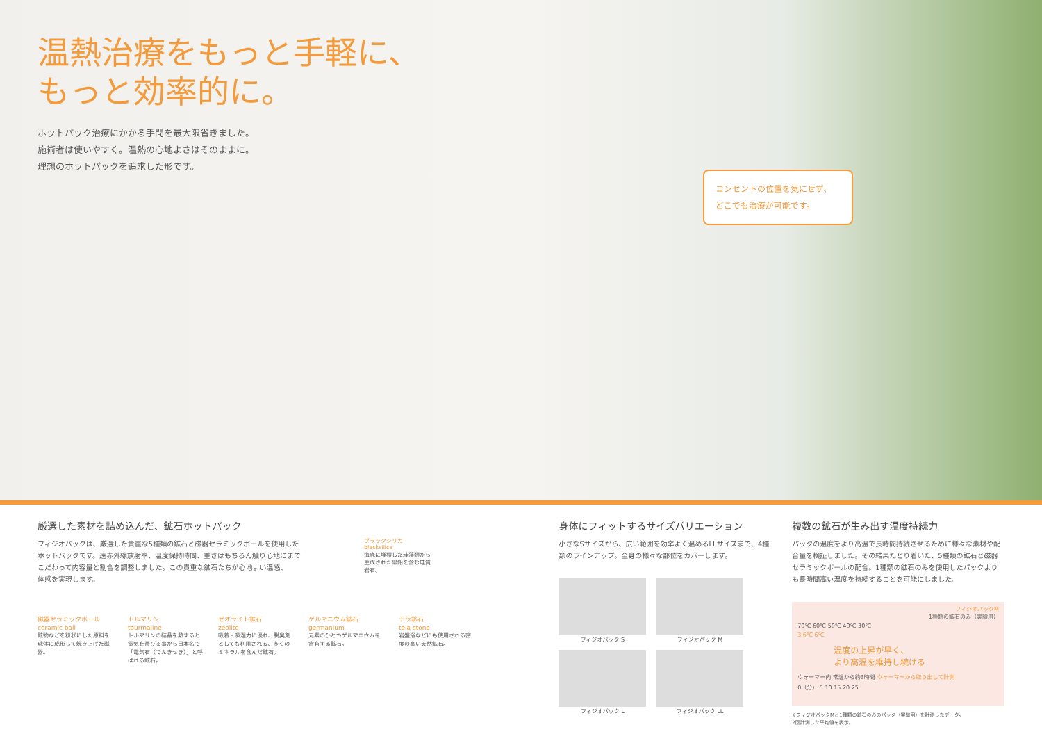温熱治療をもっと手軽に、
もっと効率的に。
ホットパック治療にかかる手間を最大限省きました。
施術者は使いやすく。温熱の心地よさはそのままに。
理想のホットパックを追求した形です。
コンセントの位置を気にせず、
どこでも治療が可能です。
厳選した素材を詰め込んだ、鉱石ホットパック
フィジオパックは、厳選した貴重な5種類の鉱石と磁器セラミックボールを使用した
ホットパックです。遠赤外線放射率、温度保持時間、重さはもちろん触り心地にまで
こだわって内容量と割合を調整しました。この貴重な鉱石たちが心地よい温感、
体感を実現します。
ブラックシリカ
blacksilica
海底に堆積した珪藻類から生成された黒鉛を含む珪質岩石。
磁器セラミックボール
ceramic ball
鉱物などを粉状にした原料を球体に成形して焼き上げた磁器。
トルマリン
tourmaline
トルマリンの結晶を熱すると電気を帯びる事から日本名で「電気石（でんきせき）」と呼ばれる鉱石。
ゼオライト鉱石
zeolite
吸着・吸湿力に優れ、脱臭剤としても利用される、多くのミネラルを含んだ鉱石。
ゲルマニウム鉱石
germanium
元素のひとつゲルマニウムを含有する鉱石。
テラ鉱石
tela stone
岩盤浴などにも使用される密度の高い天然鉱石。
身体にフィットするサイズバリエーション
小さなSサイズから、広い範囲を効率よく温めるLLサイズまで、4種類のラインアップ。全身の様々な部位をカバーします。
フィジオパック S
フィジオパック M
フィジオパック L
フィジオパック LL
複数の鉱石が生み出す温度持続力
パックの温度をより高温で長時間持続させるために様々な素材や配合量を検証しました。その結果たどり着いた、5種類の鉱石と磁器セラミックボールの配合。1種類の鉱石のみを使用したパックよりも長時間高い温度を持続することを可能にしました。
フィジオパックM
1種類の鉱石のみ（実験用）
70℃ 60℃ 50℃ 40℃ 30℃
3.6℃ 6℃
温度の上昇が早く、
より高温を維持し続ける
ウォーマー内 常温から約3時間 ウォーマーから取り出して計測
0（分） 5 10 15 20 25
※フィジオパックMと1種類の鉱石のみのパック（実験用）を計測したデータ。
2回計測した平均値を表示。